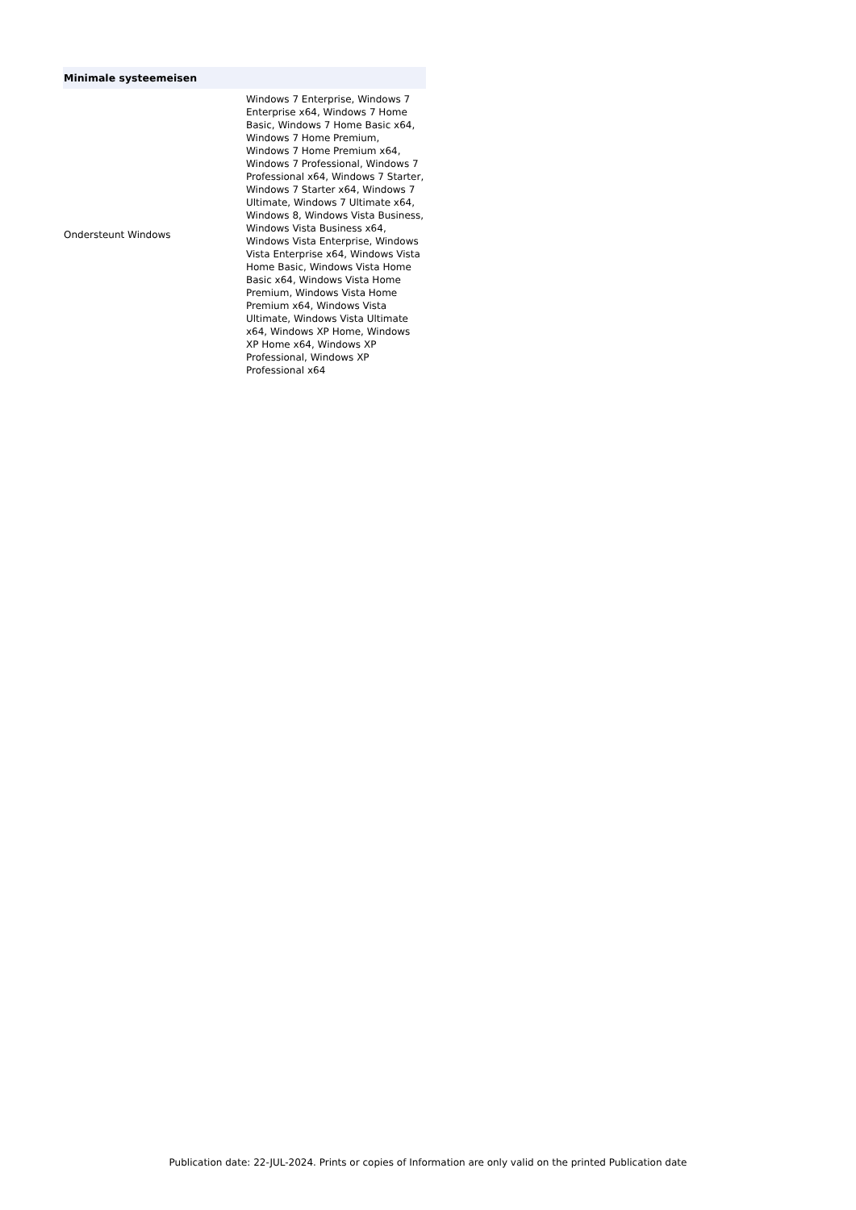| Minimale systeemeisen | |
| --- | --- |
| Ondersteunt Windows | Windows 7 Enterprise, Windows 7 Enterprise x64, Windows 7 Home Basic, Windows 7 Home Basic x64, Windows 7 Home Premium, Windows 7 Home Premium x64, Windows 7 Professional, Windows 7 Professional x64, Windows 7 Starter, Windows 7 Starter x64, Windows 7 Ultimate, Windows 7 Ultimate x64, Windows 8, Windows Vista Business, Windows Vista Business x64, Windows Vista Enterprise, Windows Vista Enterprise x64, Windows Vista Home Basic, Windows Vista Home Basic x64, Windows Vista Home Premium, Windows Vista Home Premium x64, Windows Vista Ultimate, Windows Vista Ultimate x64, Windows XP Home, Windows XP Home x64, Windows XP Professional, Windows XP Professional x64 |
Publication date: 22-JUL-2024. Prints or copies of Information are only valid on the printed Publication date